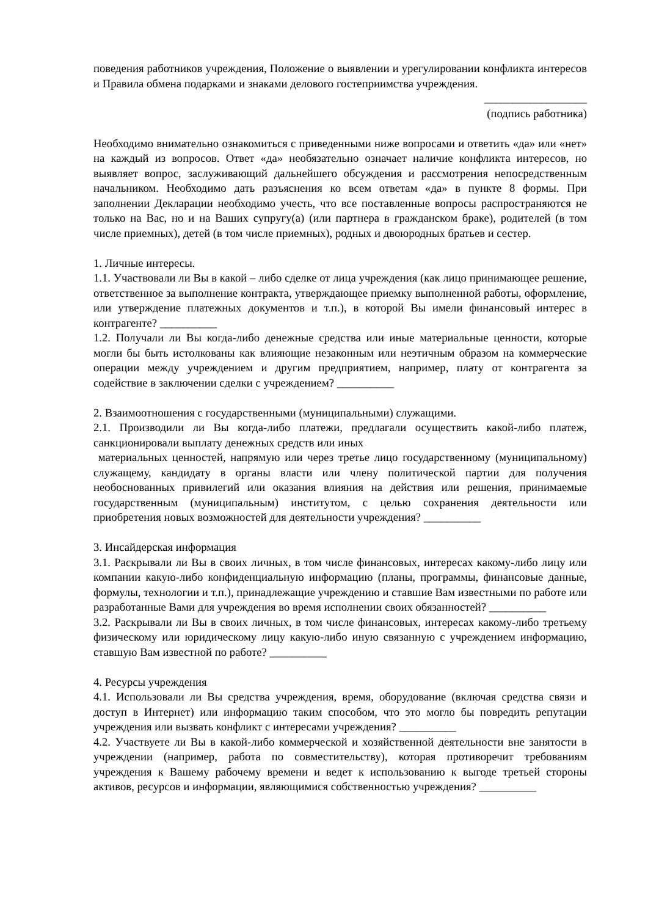поведения работников учреждения, Положение о выявлении и урегулировании конфликта интересов и Правила обмена подарками и знаками делового гостеприимства учреждения.
__________________
(подпись работника)
Необходимо внимательно ознакомиться с приведенными ниже вопросами и ответить «да» или «нет» на каждый из вопросов. Ответ «да» необязательно означает наличие конфликта интересов, но выявляет вопрос, заслуживающий дальнейшего обсуждения и рассмотрения непосредственным начальником. Необходимо дать разъяснения ко всем ответам «да» в пункте 8 формы. При заполнении Декларации необходимо учесть, что все поставленные вопросы распространяются не только на Вас, но и на Ваших супругу(а) (или партнера в гражданском браке), родителей (в том числе приемных), детей (в том числе приемных), родных и двоюродных братьев и сестер.
1. Личные интересы.
1.1. Участвовали ли Вы в какой – либо сделке от лица учреждения (как лицо принимающее решение, ответственное за выполнение контракта, утверждающее приемку выполненной работы, оформление, или утверждение платежных документов и т.п.), в которой Вы имели финансовый интерес в контрагенте? __________
1.2. Получали ли Вы когда-либо денежные средства или иные материальные ценности, которые могли бы быть истолкованы как влияющие незаконным или неэтичным образом на коммерческие операции между учреждением и другим предприятием, например, плату от контрагента за содействие в заключении сделки с учреждением? __________
2. Взаимоотношения с государственными (муниципальными) служащими.
2.1. Производили ли Вы когда-либо платежи, предлагали осуществить какой-либо платеж, санкционировали выплату денежных средств или иных
материальных ценностей, напрямую или через третье лицо государственному (муниципальному) служащему, кандидату в органы власти или члену политической партии для получения необоснованных привилегий или оказания влияния на действия или решения, принимаемые государственным (муниципальным) институтом, с целью сохранения деятельности или приобретения новых возможностей для деятельности учреждения? __________
3. Инсайдерская информация
3.1. Раскрывали ли Вы в своих личных, в том числе финансовых, интересах какому-либо лицу или компании какую-либо конфиденциальную информацию (планы, программы, финансовые данные, формулы, технологии и т.п.), принадлежащие учреждению и ставшие Вам известными по работе или разработанные Вами для учреждения во время исполнении своих обязанностей? __________
3.2. Раскрывали ли Вы в своих личных, в том числе финансовых, интересах какому-либо третьему физическому или юридическому лицу какую-либо иную связанную с учреждением информацию, ставшую Вам известной по работе? __________
4. Ресурсы учреждения
4.1. Использовали ли Вы средства учреждения, время, оборудование (включая средства связи и доступ в Интернет) или информацию таким способом, что это могло бы повредить репутации учреждения или вызвать конфликт с интересами учреждения? __________
4.2. Участвуете ли Вы в какой-либо коммерческой и хозяйственной деятельности вне занятости в учреждении (например, работа по совместительству), которая противоречит требованиям учреждения к Вашему рабочему времени и ведет к использованию к выгоде третьей стороны активов, ресурсов и информации, являющимися собственностью учреждения? __________